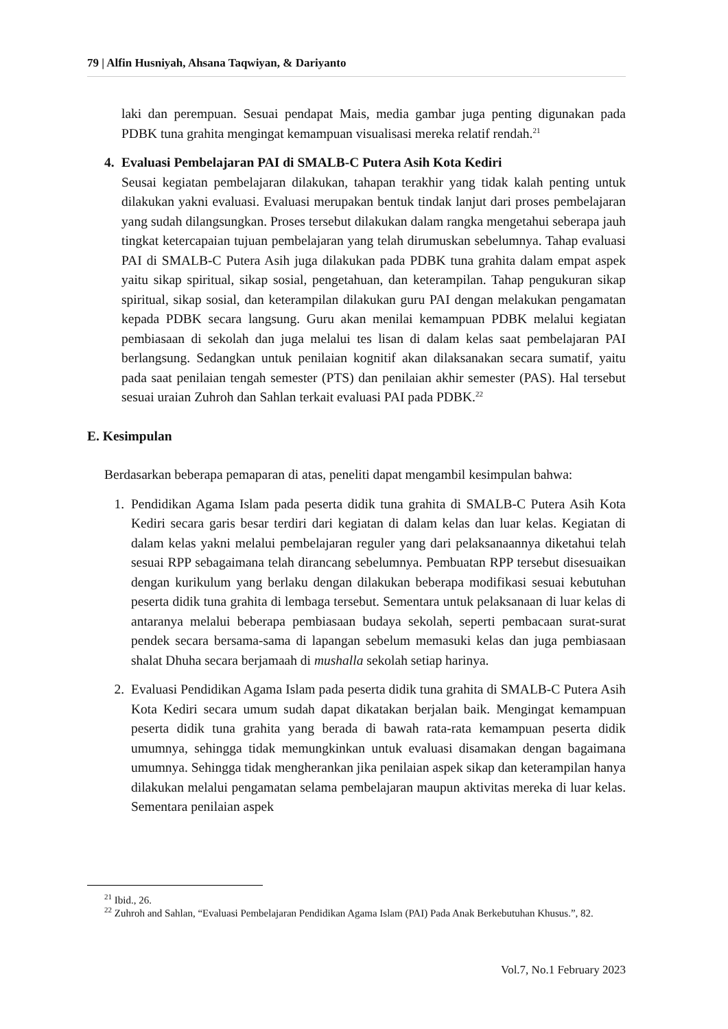79 | Alfin Husniyah, Ahsana Taqwiyan, & Dariyanto
laki dan perempuan. Sesuai pendapat Mais, media gambar juga penting digunakan pada PDBK tuna grahita mengingat kemampuan visualisasi mereka relatif rendah.<sup>21</sup>
4. Evaluasi Pembelajaran PAI di SMALB-C Putera Asih Kota Kediri
Seusai kegiatan pembelajaran dilakukan, tahapan terakhir yang tidak kalah penting untuk dilakukan yakni evaluasi. Evaluasi merupakan bentuk tindak lanjut dari proses pembelajaran yang sudah dilangsungkan. Proses tersebut dilakukan dalam rangka mengetahui seberapa jauh tingkat ketercapaian tujuan pembelajaran yang telah dirumuskan sebelumnya. Tahap evaluasi PAI di SMALB-C Putera Asih juga dilakukan pada PDBK tuna grahita dalam empat aspek yaitu sikap spiritual, sikap sosial, pengetahuan, dan keterampilan. Tahap pengukuran sikap spiritual, sikap sosial, dan keterampilan dilakukan guru PAI dengan melakukan pengamatan kepada PDBK secara langsung. Guru akan menilai kemampuan PDBK melalui kegiatan pembiasaan di sekolah dan juga melalui tes lisan di dalam kelas saat pembelajaran PAI berlangsung. Sedangkan untuk penilaian kognitif akan dilaksanakan secara sumatif, yaitu pada saat penilaian tengah semester (PTS) dan penilaian akhir semester (PAS). Hal tersebut sesuai uraian Zuhroh dan Sahlan terkait evaluasi PAI pada PDBK.<sup>22</sup>
E. Kesimpulan
Berdasarkan beberapa pemaparan di atas, peneliti dapat mengambil kesimpulan bahwa:
1. Pendidikan Agama Islam pada peserta didik tuna grahita di SMALB-C Putera Asih Kota Kediri secara garis besar terdiri dari kegiatan di dalam kelas dan luar kelas. Kegiatan di dalam kelas yakni melalui pembelajaran reguler yang dari pelaksanaannya diketahui telah sesuai RPP sebagaimana telah dirancang sebelumnya. Pembuatan RPP tersebut disesuaikan dengan kurikulum yang berlaku dengan dilakukan beberapa modifikasi sesuai kebutuhan peserta didik tuna grahita di lembaga tersebut. Sementara untuk pelaksanaan di luar kelas di antaranya melalui beberapa pembiasaan budaya sekolah, seperti pembacaan surat-surat pendek secara bersama-sama di lapangan sebelum memasuki kelas dan juga pembiasaan shalat Dhuha secara berjamaah di mushalla sekolah setiap harinya.
2. Evaluasi Pendidikan Agama Islam pada peserta didik tuna grahita di SMALB-C Putera Asih Kota Kediri secara umum sudah dapat dikatakan berjalan baik. Mengingat kemampuan peserta didik tuna grahita yang berada di bawah rata-rata kemampuan peserta didik umumnya, sehingga tidak memungkinkan untuk evaluasi disamakan dengan bagaimana umumnya. Sehingga tidak mengherankan jika penilaian aspek sikap dan keterampilan hanya dilakukan melalui pengamatan selama pembelajaran maupun aktivitas mereka di luar kelas. Sementara penilaian aspek
<sup>21</sup> Ibid., 26.
<sup>22</sup> Zuhroh and Sahlan, “Evaluasi Pembelajaran Pendidikan Agama Islam (PAI) Pada Anak Berkebutuhan Khusus.”, 82.
Vol.7, No.1 February 2023